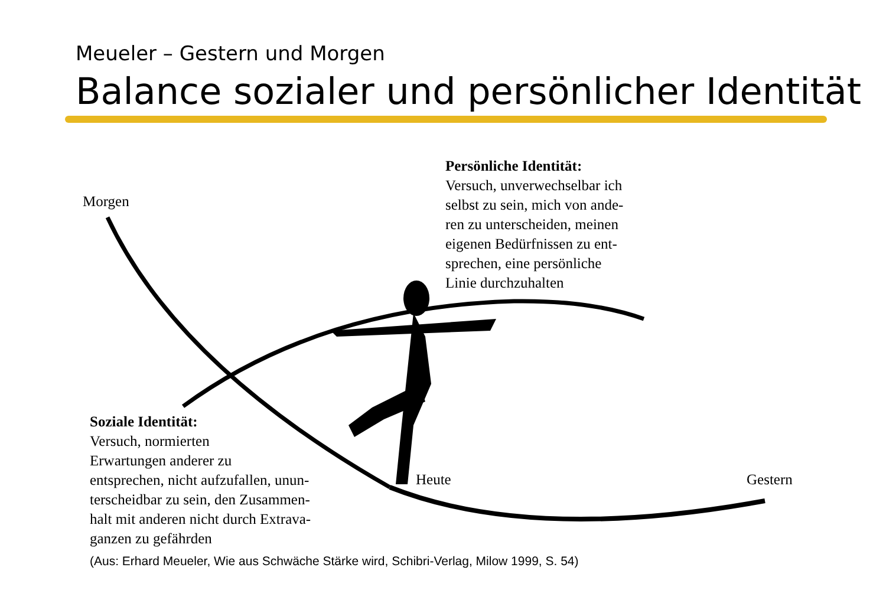Meueler – Gestern und Morgen
Balance sozialer und persönlicher Identität
Morgen
Persönliche Identität:
Versuch, unverwechselbar ich
selbst zu sein, mich von ande-
ren zu unterscheiden, meinen
eigenen Bedürfnissen zu ent-
sprechen, eine persönliche
Linie durchzuhalten
Soziale Identität:
Versuch, normierten
Erwartungen anderer zu
entsprechen, nicht aufzufallen, unun-
terscheidbar zu sein, den Zusammen-
halt mit anderen nicht durch Extrava-
ganzen zu gefährden
Heute Gestern
(Aus: Erhard Meueler, Wie aus Schwäche Stärke wird, Schibri-Verlag, Milow 1999, S. 54)